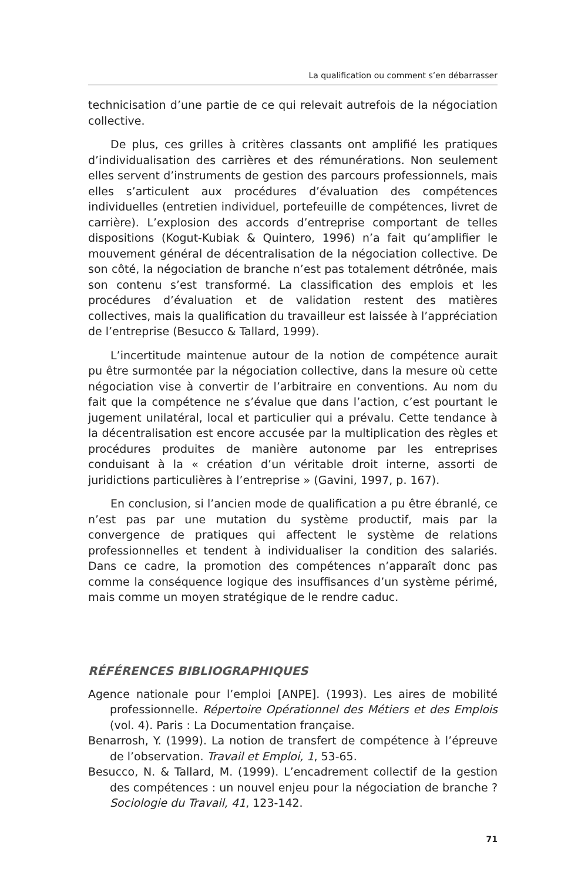La qualification ou comment s’en débarrasser
technicisation d’une partie de ce qui relevait autrefois de la négociation collective.
De plus, ces grilles à critères classants ont amplifié les pratiques d’individualisation des carrières et des rémunérations. Non seulement elles servent d’instruments de gestion des parcours professionnels, mais elles s’articulent aux procédures d’évaluation des compétences individuelles (entretien individuel, portefeuille de compétences, livret de carrière). L’explosion des accords d’entreprise comportant de telles dispositions (Kogut-Kubiak & Quintero, 1996) n’a fait qu’amplifier le mouvement général de décentralisation de la négociation collective. De son côté, la négociation de branche n’est pas totalement détrônée, mais son contenu s’est transformé. La classification des emplois et les procédures d’évaluation et de validation restent des matières collectives, mais la qualification du travailleur est laissée à l’appréciation de l’entreprise (Besucco & Tallard, 1999).
L’incertitude maintenue autour de la notion de compétence aurait pu être surmontée par la négociation collective, dans la mesure où cette négociation vise à convertir de l’arbitraire en conventions. Au nom du fait que la compétence ne s’évalue que dans l’action, c’est pourtant le jugement unilatéral, local et particulier qui a prévalu. Cette tendance à la décentralisation est encore accusée par la multiplication des règles et procédures produites de manière autonome par les entreprises conduisant à la « création d’un véritable droit interne, assorti de juridictions particulières à l’entreprise » (Gavini, 1997, p. 167).
En conclusion, si l’ancien mode de qualification a pu être ébranlé, ce n’est pas par une mutation du système productif, mais par la convergence de pratiques qui affectent le système de relations professionnelles et tendent à individualiser la condition des salariés. Dans ce cadre, la promotion des compétences n’apparaît donc pas comme la conséquence logique des insuffisances d’un système périmé, mais comme un moyen stratégique de le rendre caduc.
RÉFÉRENCES BIBLIOGRAPHIQUES
Agence nationale pour l’emploi [ANPE]. (1993). Les aires de mobilité professionnelle. Répertoire Opérationnel des Métiers et des Emplois (vol. 4). Paris : La Documentation française.
Benarrosh, Y. (1999). La notion de transfert de compétence à l’épreuve de l’observation. Travail et Emploi, 1, 53-65.
Besucco, N. & Tallard, M. (1999). L’encadrement collectif de la gestion des compétences : un nouvel enjeu pour la négociation de branche ? Sociologie du Travail, 41, 123-142.
71